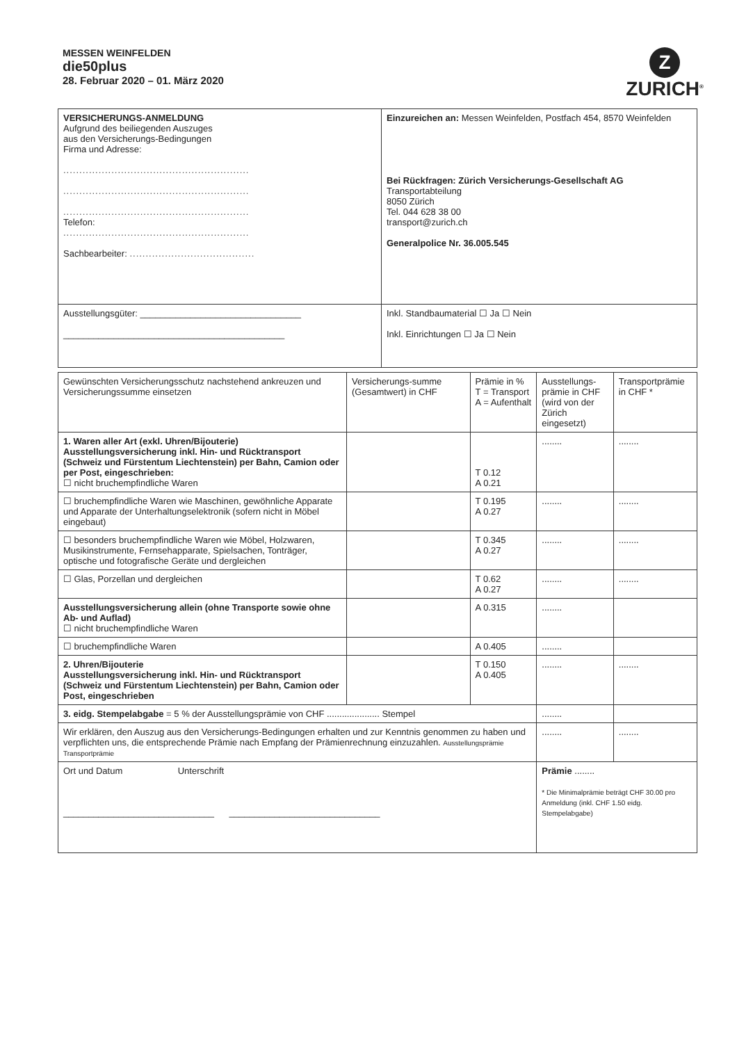MESSEN WEINFELDEN
die50plus
28. Februar 2020 – 01. März 2020
Z
ZURICH<sup>®</sup>
| VERSICHERUNGS-ANMELDUNG Aufgrund des beiliegenden Auszuges aus den Versicherungs-Bedingungen Firma und Adresse: .......................................................... .......................................................... .......................................................... Telefon: .......................................................... Sachbearbeiter: ....................................... | Einzureichen an: Messen Weinfelden, Postfach 454, 8570 Weinfelden Bei Rückfragen: Zürich Versicherungs-Gesellschaft AG Transportabteilung 8050 Zürich Tel. 044 628 38 00 transport@zurich.ch Generalpolice Nr. 36.005.545 |
| Ausstellungsgüter: ________________________________ ____________________________________________ | Inkl. Standbaumaterial ☐ Ja ☐ Nein Inkl. Einrichtungen ☐ Ja ☐ Nein |
| Gewünschten Versicherungsschutz nachstehend ankreuzen und Versicherungssumme einsetzen | Versicherungs-summe (Gesamtwert) in CHF | Prämie in % T = Transport A = Aufenthalt | Ausstellungs-prämie in CHF (wird von der Zürich eingesetzt) | Transportprämie in CHF * |
| --- | --- | --- | --- | --- |
| 1. Waren aller Art (exkl. Uhren/Bijouterie) Ausstellungsversicherung inkl. Hin- und Rücktransport (Schweiz und Fürstentum Liechtenstein) per Bahn, Camion oder per Post, eingeschrieben: ☐ nicht bruchempfindliche Waren | | T 0.12 A 0.21 | ........ | ........ |
| ☐ bruchempfindliche Waren wie Maschinen, gewöhnliche Apparate und Apparate der Unterhaltungselektronik (sofern nicht in Möbel eingebaut) | | T 0.195 A 0.27 | ........ | ........ |
| ☐ besonders bruchempfindliche Waren wie Möbel, Holzwaren, Musikinstrumente, Fernsehapparate, Spielsachen, Tonträger, optische und fotografische Geräte und dergleichen | | T 0.345 A 0.27 | ........ | ........ |
| ☐ Glas, Porzellan und dergleichen | | T 0.62 A 0.27 | ........ | ........ |
| Ausstellungsversicherung allein (ohne Transporte sowie ohne Ab- und Auflad) ☐ nicht bruchempfindliche Waren | | A 0.315 | ........ | |
| ☐ bruchempfindliche Waren | | A 0.405 | ........ | |
| 2. Uhren/Bijouterie Ausstellungsversicherung inkl. Hin- und Rücktransport (Schweiz und Fürstentum Liechtenstein) per Bahn, Camion oder Post, eingeschrieben | | T 0.150 A 0.405 | ........ | ........ |
| 3. eidg. Stempelabgabe = 5 % der Ausstellungsprämie von CHF ..................... Stempel | | | ........ | |
| Wir erklären, den Auszug aus den Versicherungs-Bedingungen erhalten und zur Kenntnis genommen zu haben und verpflichten uns, die entsprechende Prämie nach Empfang der Prämienrechnung einzuzahlen. Ausstellungsprämie Transportprämie | | | ........ | ........ |
| Ort und Datum Unterschrift ______________________________ ______________________________ | | | Prämie ........ * Die Minimalprämie beträgt CHF 30.00 pro Anmeldung (inkl. CHF 1.50 eidg. Stempelabgabe) | |